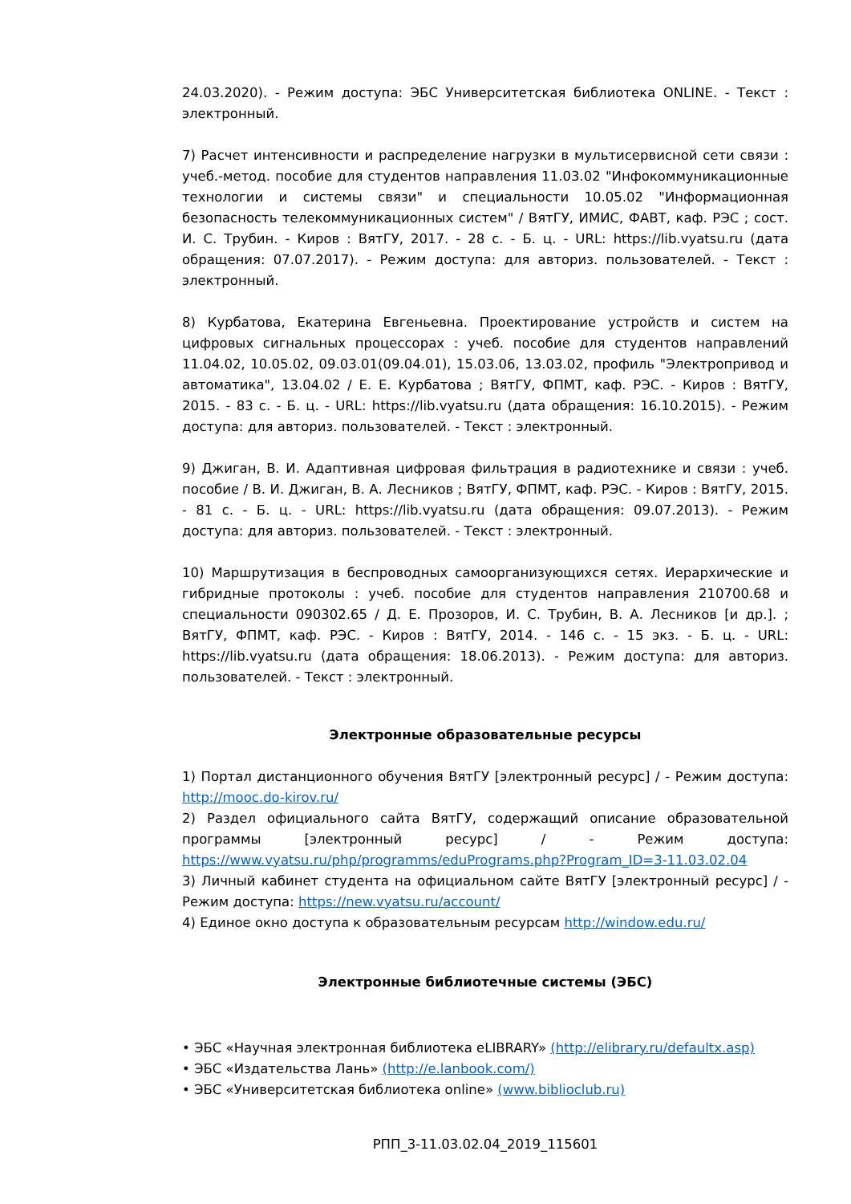24.03.2020). - Режим доступа: ЭБС Университетская библиотека ONLINE. - Текст : электронный.
7) Расчет интенсивности и распределение нагрузки в мультисервисной сети связи : учеб.-метод. пособие для студентов направления 11.03.02 "Инфокоммуникационные технологии и системы связи" и специальности 10.05.02 "Информационная безопасность телекоммуникационных систем" / ВятГУ, ИМИС, ФАВТ, каф. РЭС ; сост. И. С. Трубин. - Киров : ВятГУ, 2017. - 28 с. - Б. ц. - URL: https://lib.vyatsu.ru (дата обращения: 07.07.2017). - Режим доступа: для авториз. пользователей. - Текст : электронный.
8) Курбатова, Екатерина Евгеньевна. Проектирование устройств и систем на цифровых сигнальных процессорах : учеб. пособие для студентов направлений 11.04.02, 10.05.02, 09.03.01(09.04.01), 15.03.06, 13.03.02, профиль "Электропривод и автоматика", 13.04.02 / Е. Е. Курбатова ; ВятГУ, ФПМТ, каф. РЭС. - Киров : ВятГУ, 2015. - 83 с. - Б. ц. - URL: https://lib.vyatsu.ru (дата обращения: 16.10.2015). - Режим доступа: для авториз. пользователей. - Текст : электронный.
9) Джиган, В. И. Адаптивная цифровая фильтрация в радиотехнике и связи : учеб. пособие / В. И. Джиган, В. А. Лесников ; ВятГУ, ФПМТ, каф. РЭС. - Киров : ВятГУ, 2015. - 81 с. - Б. ц. - URL: https://lib.vyatsu.ru (дата обращения: 09.07.2013). - Режим доступа: для авториз. пользователей. - Текст : электронный.
10) Маршрутизация в беспроводных самоорганизующихся сетях. Иерархические и гибридные протоколы : учеб. пособие для студентов направления 210700.68 и специальности 090302.65 / Д. Е. Прозоров, И. С. Трубин, В. А. Лесников [и др.]. ; ВятГУ, ФПМТ, каф. РЭС. - Киров : ВятГУ, 2014. - 146 с. - 15 экз. - Б. ц. - URL: https://lib.vyatsu.ru (дата обращения: 18.06.2013). - Режим доступа: для авториз. пользователей. - Текст : электронный.
Электронные образовательные ресурсы
1) Портал дистанционного обучения ВятГУ [электронный ресурс] / - Режим доступа: http://mooc.do-kirov.ru/
2) Раздел официального сайта ВятГУ, содержащий описание образовательной программы [электронный ресурс] / - Режим доступа: https://www.vyatsu.ru/php/programms/eduPrograms.php?Program_ID=3-11.03.02.04
3) Личный кабинет студента на официальном сайте ВятГУ [электронный ресурс] / - Режим доступа: https://new.vyatsu.ru/account/
4) Единое окно доступа к образовательным ресурсам http://window.edu.ru/
Электронные библиотечные системы (ЭБС)
• ЭБС «Научная электронная библиотека eLIBRARY» (http://elibrary.ru/defaultx.asp)
• ЭБС «Издательства Лань» (http://e.lanbook.com/)
• ЭБС «Университетская библиотека online» (www.biblioclub.ru)
РПП_3-11.03.02.04_2019_115601